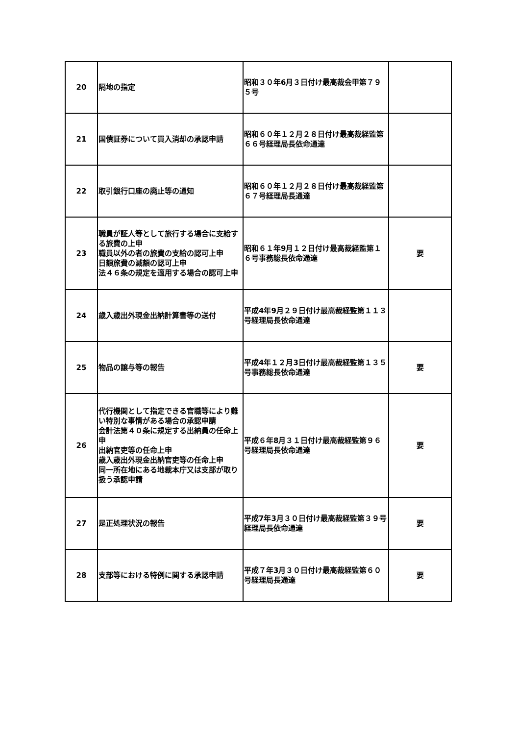| 20 | 隔地の指定 | 昭和３０年6月３日付け最高裁会甲第７９５号 | |
| 21 | 国債証券について買入消却の承認申請 | 昭和６０年１２月２８日付け最高裁経監第６６号経理局長依命通達 | |
| 22 | 取引銀行口座の廃止等の通知 | 昭和６０年１２月２８日付け最高裁経監第６７号経理局長通達 | |
| 23 | 職員が証人等として旅行する場合に支給する旅費の上申 職員以外の者の旅費の支給の認可上申 日額旅費の減額の認可上申 法４６条の規定を適用する場合の認可上申 | 昭和６１年9月１２日付け最高裁経監第１６号事務総長依命通達 | 要 |
| 24 | 歳入歳出外現金出納計算書等の送付 | 平成4年9月２９日付け最高裁経監第１１３号経理局長依命通達 | |
| 25 | 物品の譲与等の報告 | 平成4年１２月3日付け最高裁経監第１３５号事務総長依命通達 | 要 |
| 26 | 代行機関として指定できる官職等により難い特別な事情がある場合の承認申請 会計法第４０条に規定する出納員の任命上申 出納官吏等の任命上申 歳入歳出外現金出納官吏等の任命上申 同一所在地にある地裁本庁又は支部が取り扱う承認申請 | 平成６年8月３１日付け最高裁経監第９６号経理局長依命通達 | 要 |
| 27 | 是正処理状況の報告 | 平成7年3月３０日付け最高裁経監第３９号経理局長依命通達 | 要 |
| 28 | 支部等における特例に関する承認申請 | 平成７年3月３０日付け最高裁経監第６０号経理局長通達 | 要 |